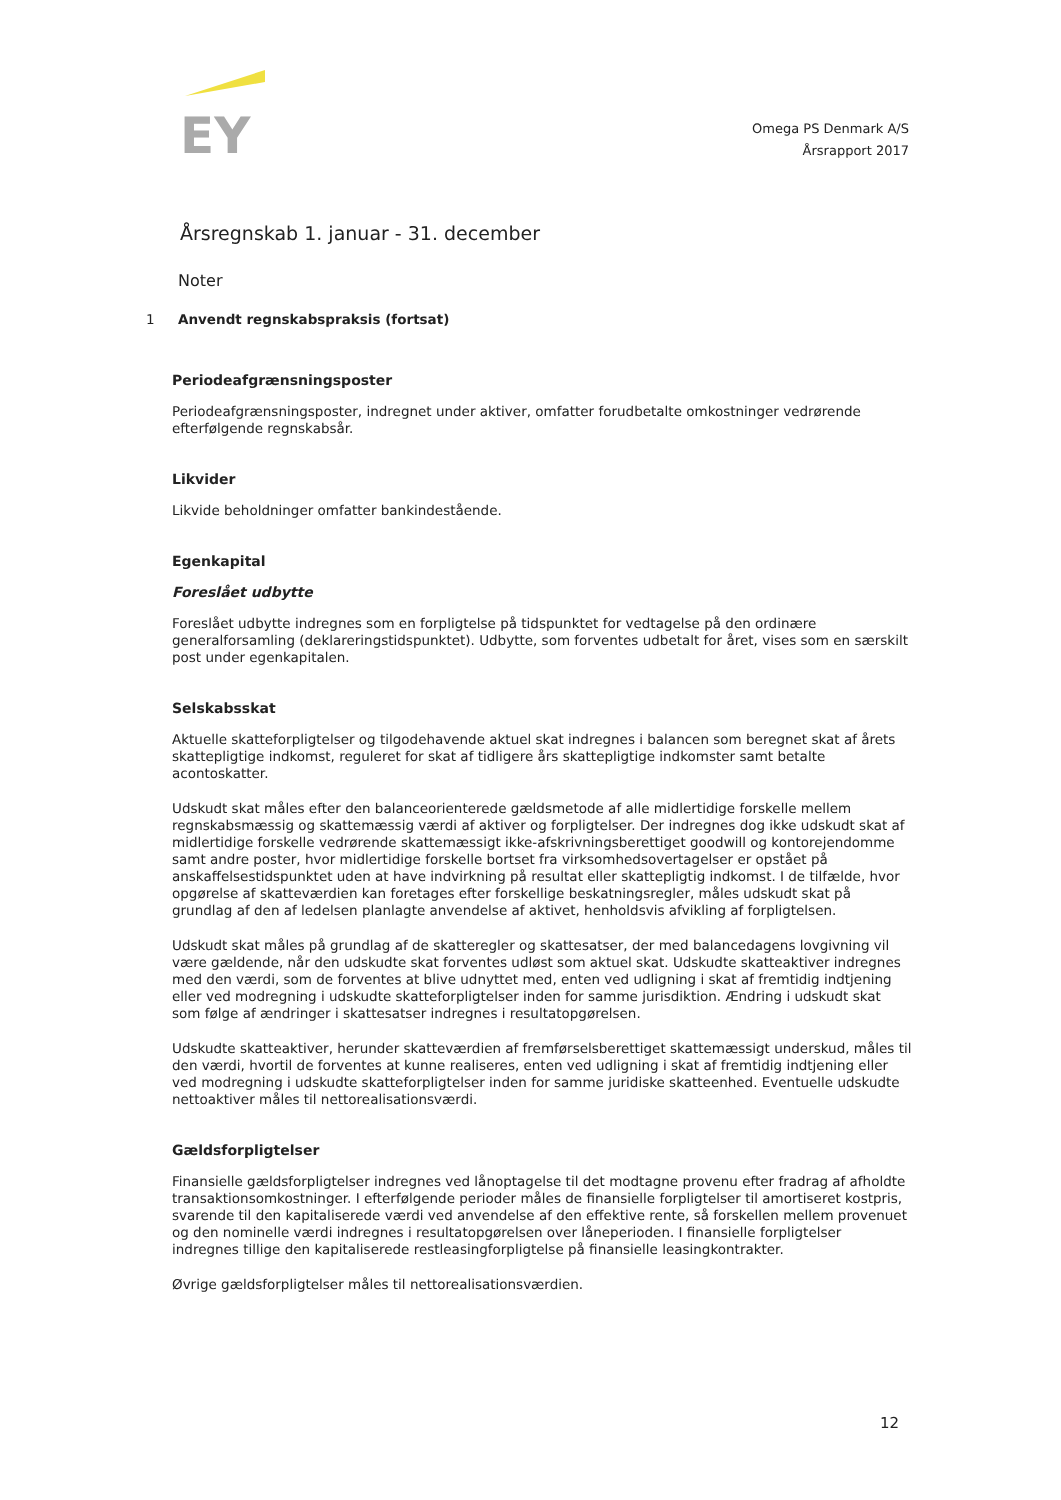EY
Omega PS Denmark A/S
Årsrapport 2017
Årsregnskab 1. januar - 31. december
Noter
1 Anvendt regnskabspraksis (fortsat)
Periodeafgrænsningsposter
Periodeafgrænsningsposter, indregnet under aktiver, omfatter forudbetalte omkostninger vedrørende efterfølgende regnskabsår.
Likvider
Likvide beholdninger omfatter bankindestående.
Egenkapital
Foreslået udbytte
Foreslået udbytte indregnes som en forpligtelse på tidspunktet for vedtagelse på den ordinære generalforsamling (deklareringstidspunktet). Udbytte, som forventes udbetalt for året, vises som en særskilt post under egenkapitalen.
Selskabsskat
Aktuelle skatteforpligtelser og tilgodehavende aktuel skat indregnes i balancen som beregnet skat af årets skattepligtige indkomst, reguleret for skat af tidligere års skattepligtige indkomster samt betalte acontoskatter.
Udskudt skat måles efter den balanceorienterede gældsmetode af alle midlertidige forskelle mellem regnskabsmæssig og skattemæssig værdi af aktiver og forpligtelser. Der indregnes dog ikke udskudt skat af midlertidige forskelle vedrørende skattemæssigt ikke-afskrivningsberettiget goodwill og kontorejendomme samt andre poster, hvor midlertidige forskelle bortset fra virksomhedsovertagelser er opstået på anskaffelsestidspunktet uden at have indvirkning på resultat eller skattepligtig indkomst. I de tilfælde, hvor opgørelse af skatteværdien kan foretages efter forskellige beskatningsregler, måles udskudt skat på grundlag af den af ledelsen planlagte anvendelse af aktivet, henholdsvis afvikling af forpligtelsen.
Udskudt skat måles på grundlag af de skatteregler og skattesatser, der med balancedagens lovgivning vil være gældende, når den udskudte skat forventes udløst som aktuel skat. Udskudte skatteaktiver indregnes med den værdi, som de forventes at blive udnyttet med, enten ved udligning i skat af fremtidig indtjening eller ved modregning i udskudte skatteforpligtelser inden for samme jurisdiktion. Ændring i udskudt skat som følge af ændringer i skattesatser indregnes i resultatopgørelsen.
Udskudte skatteaktiver, herunder skatteværdien af fremførselsberettiget skattemæssigt underskud, måles til den værdi, hvortil de forventes at kunne realiseres, enten ved udligning i skat af fremtidig indtjening eller ved modregning i udskudte skatteforpligtelser inden for samme juridiske skatteenhed. Eventuelle udskudte nettoaktiver måles til nettorealisationsværdi.
Gældsforpligtelser
Finansielle gældsforpligtelser indregnes ved lånoptagelse til det modtagne provenu efter fradrag af afholdte transaktionsomkostninger. I efterfølgende perioder måles de finansielle forpligtelser til amortiseret kostpris, svarende til den kapitaliserede værdi ved anvendelse af den effektive rente, så forskellen mellem provenuet og den nominelle værdi indregnes i resultatopgørelsen over låneperioden. I finansielle forpligtelser indregnes tillige den kapitaliserede restleasingforpligtelse på finansielle leasingkontrakter.
Øvrige gældsforpligtelser måles til nettorealisationsværdien.
12